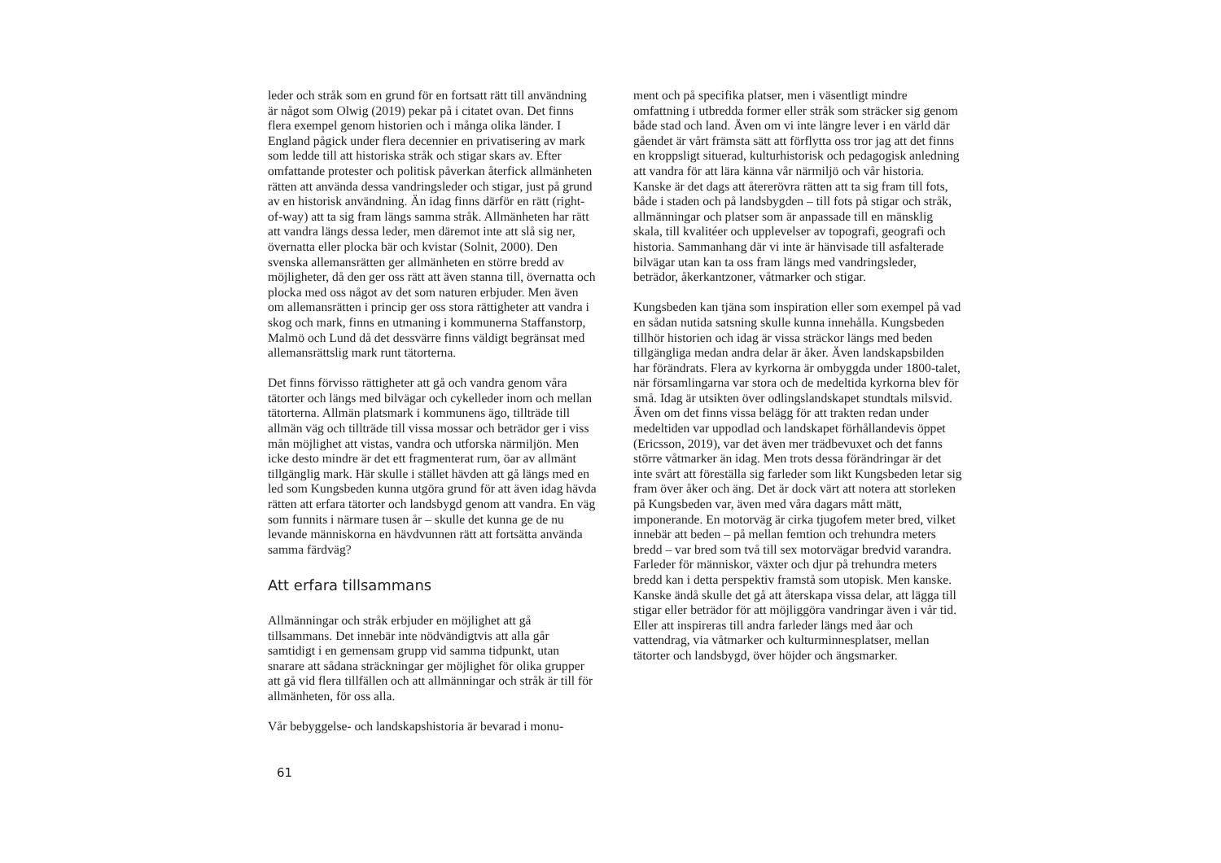leder och stråk som en grund för en fortsatt rätt till användning är något som Olwig (2019) pekar på i citatet ovan. Det finns flera exempel genom historien och i många olika länder. I England pågick under flera decennier en privatisering av mark som ledde till att historiska stråk och stigar skars av. Efter omfattande protester och politisk påverkan återfick allmänheten rätten att använda dessa vandringsleder och stigar, just på grund av en historisk användning. Än idag finns därför en rätt (right-of-way) att ta sig fram längs samma stråk. Allmänheten har rätt att vandra längs dessa leder, men däremot inte att slå sig ner, övernatta eller plocka bär och kvistar (Solnit, 2000). Den svenska allemansrätten ger allmänheten en större bredd av möjligheter, då den ger oss rätt att även stanna till, övernatta och plocka med oss något av det som naturen erbjuder. Men även om allemansrätten i princip ger oss stora rättigheter att vandra i skog och mark, finns en utmaning i kommunerna Staffanstorp, Malmö och Lund då det dessvärre finns väldigt begränsat med allemansrättslig mark runt tätorterna.
Det finns förvisso rättigheter att gå och vandra genom våra tätorter och längs med bilvägar och cykelleder inom och mellan tätorterna. Allmän platsmark i kommunens ägo, tillträde till allmän väg och tillträde till vissa mossar och beträdor ger i viss mån möjlighet att vistas, vandra och utforska närmiljön. Men icke desto mindre är det ett fragmenterat rum, öar av allmänt tillgänglig mark. Här skulle i stället hävden att gå längs med en led som Kungsbeden kunna utgöra grund för att även idag hävda rätten att erfara tätorter och landsbygd genom att vandra. En väg som funnits i närmare tusen år – skulle det kunna ge de nu levande människorna en hävdvunnen rätt att fortsätta använda samma färdväg?
Att erfara tillsammans
Allmänningar och stråk erbjuder en möjlighet att gå tillsammans. Det innebär inte nödvändigtvis att alla går samtidigt i en gemensam grupp vid samma tidpunkt, utan snarare att sådana sträckningar ger möjlighet för olika grupper att gå vid flera tillfällen och att allmänningar och stråk är till för allmänheten, för oss alla.
Vår bebyggelse- och landskapshistoria är bevarad i monu-
61
ment och på specifika platser, men i väsentligt mindre omfattning i utbredda former eller stråk som sträcker sig genom både stad och land. Även om vi inte längre lever i en värld där gåendet är vårt främsta sätt att förflytta oss tror jag att det finns en kroppsligt situerad, kulturhistorisk och pedagogisk anledning att vandra för att lära känna vår närmiljö och vår historia. Kanske är det dags att återerövra rätten att ta sig fram till fots, både i staden och på landsbygden – till fots på stigar och stråk, allmänningar och platser som är anpassade till en mänsklig skala, till kvalitéer och upplevelser av topografi, geografi och historia. Sammanhang där vi inte är hänvisade till asfalterade bilvägar utan kan ta oss fram längs med vandringsleder, beträdor, åkerkantzoner, våtmarker och stigar.
Kungsbeden kan tjäna som inspiration eller som exempel på vad en sådan nutida satsning skulle kunna innehålla. Kungsbeden tillhör historien och idag är vissa sträckor längs med beden tillgängliga medan andra delar är åker. Även landskapsbilden har förändrats. Flera av kyrkorna är ombyggda under 1800-talet, när församlingarna var stora och de medeltida kyrkorna blev för små. Idag är utsikten över odlingslandskapet stundtals milsvid. Även om det finns vissa belägg för att trakten redan under medeltiden var uppodlad och landskapet förhållandevis öppet (Ericsson, 2019), var det även mer trädbevuxet och det fanns större våtmarker än idag. Men trots dessa förändringar är det inte svårt att föreställa sig farleder som likt Kungsbeden letar sig fram över åker och äng. Det är dock värt att notera att storleken på Kungsbeden var, även med våra dagars mått mätt, imponerande. En motorväg är cirka tjugofem meter bred, vilket innebär att beden – på mellan femtion och trehundra meters bredd – var bred som två till sex motorvägar bredvid varandra. Farleder för människor, växter och djur på trehundra meters bredd kan i detta perspektiv framstå som utopisk. Men kanske. Kanske ändå skulle det gå att återskapa vissa delar, att lägga till stigar eller beträdor för att möjliggöra vandringar även i vår tid. Eller att inspireras till andra farleder längs med åar och vattendrag, via våtmarker och kulturminnesplatser, mellan tätorter och landsbygd, över höjder och ängsmarker.